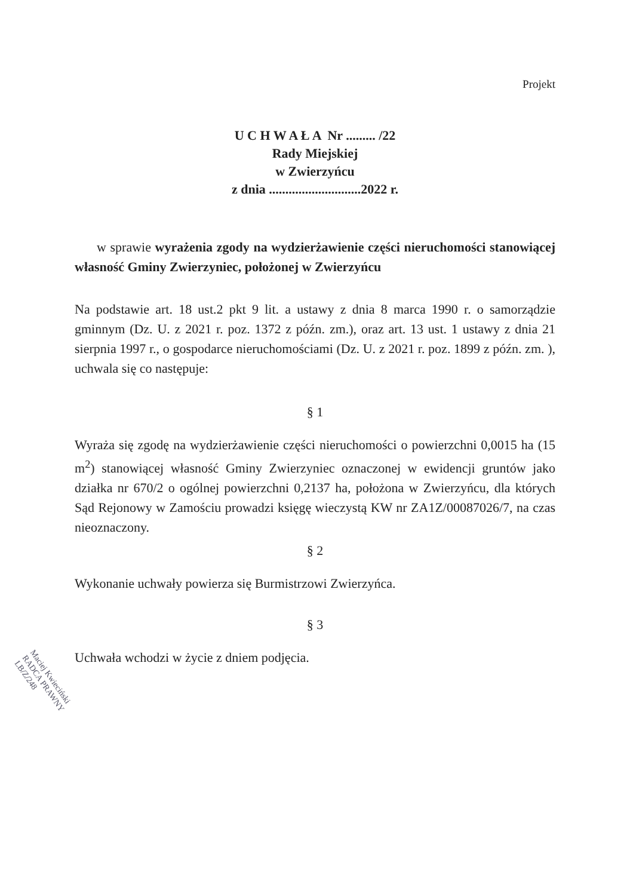Projekt
U C H W A Ł A Nr ......... /22
Rady Miejskiej
w Zwierzyńcu
z dnia ............................2022 r.
w sprawie wyrażenia zgody na wydzierżawienie części nieruchomości stanowiącej własność Gminy Zwierzyniec, położonej w Zwierzyńcu
Na podstawie art. 18 ust.2 pkt 9 lit. a ustawy z dnia 8 marca 1990 r. o samorządzie gminnym (Dz. U. z 2021 r. poz. 1372 z późn. zm.), oraz art. 13 ust. 1 ustawy z dnia 21 sierpnia 1997 r., o gospodarce nieruchomościami (Dz. U. z 2021 r. poz. 1899 z późn. zm. ), uchwala się co następuje:
§ 1
Wyraża się zgodę na wydzierżawienie części nieruchomości o powierzchni 0,0015 ha (15 m<sup>2</sup>) stanowiącej własność Gminy Zwierzyniec oznaczonej w ewidencji gruntów jako działka nr 670/2 o ogólnej powierzchni 0,2137 ha, położona w Zwierzyńcu, dla których Sąd Rejonowy w Zamościu prowadzi księgę wieczystą KW nr ZA1Z/00087026/7, na czas nieoznaczony.
§ 2
Wykonanie uchwały powierza się Burmistrzowi Zwierzyńca.
§ 3
Uchwała wchodzi w życie z dniem podjęcia.
Maciej Kwieciński
RADCA PRAWNY
LB/Z/248